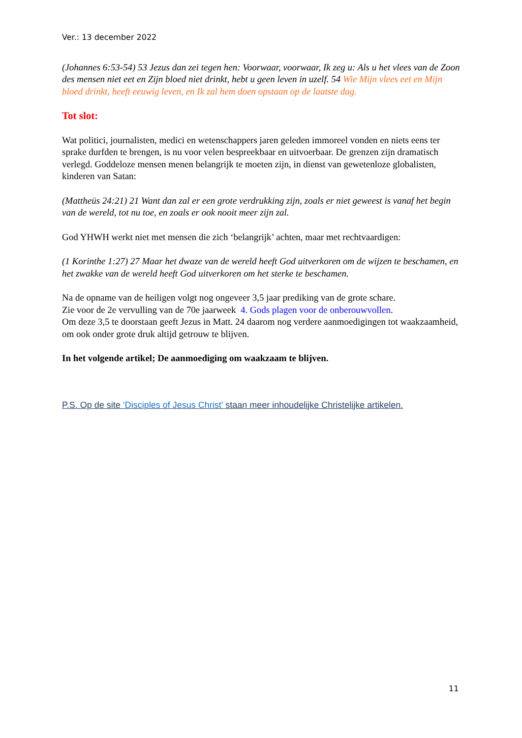Ver.: 13 december 2022
(Johannes 6:53-54) 53 Jezus dan zei tegen hen: Voorwaar, voorwaar, Ik zeg u: Als u het vlees van de Zoon des mensen niet eet en Zijn bloed niet drinkt, hebt u geen leven in uzelf. 54 Wie Mijn vlees eet en Mijn bloed drinkt, heeft eeuwig leven, en Ik zal hem doen opstaan op de laatste dag.
Tot slot:
Wat politici, journalisten, medici en wetenschappers jaren geleden immoreel vonden en niets eens ter sprake durfden te brengen, is nu voor velen bespreekbaar en uitvoerbaar. De grenzen zijn dramatisch verlegd. Goddeloze mensen menen belangrijk te moeten zijn, in dienst van gewetenloze globalisten, kinderen van Satan:
(Mattheüs 24:21) 21 Want dan zal er een grote verdrukking zijn, zoals er niet geweest is vanaf het begin van de wereld, tot nu toe, en zoals er ook nooit meer zijn zal.
God YHWH werkt niet met mensen die zich ‘belangrijk’ achten, maar met rechtvaardigen:
(1 Korinthe 1:27) 27 Maar het dwaze van de wereld heeft God uitverkoren om de wijzen te beschamen, en het zwakke van de wereld heeft God uitverkoren om het sterke te beschamen.
Na de opname van de heiligen volgt nog ongeveer 3,5 jaar prediking van de grote schare.
Zie voor de 2e vervulling van de 70e jaarweek 4. Gods plagen voor de onberouwvollen.
Om deze 3,5 te doorstaan geeft Jezus in Matt. 24 daarom nog verdere aanmoedigingen tot waakzaamheid, om ook onder grote druk altijd getrouw te blijven.
In het volgende artikel; De aanmoediging om waakzaam te blijven.
P.S. Op de site ‘Disciples of Jesus Christ’ staan meer inhoudelijke Christelijke artikelen.
11